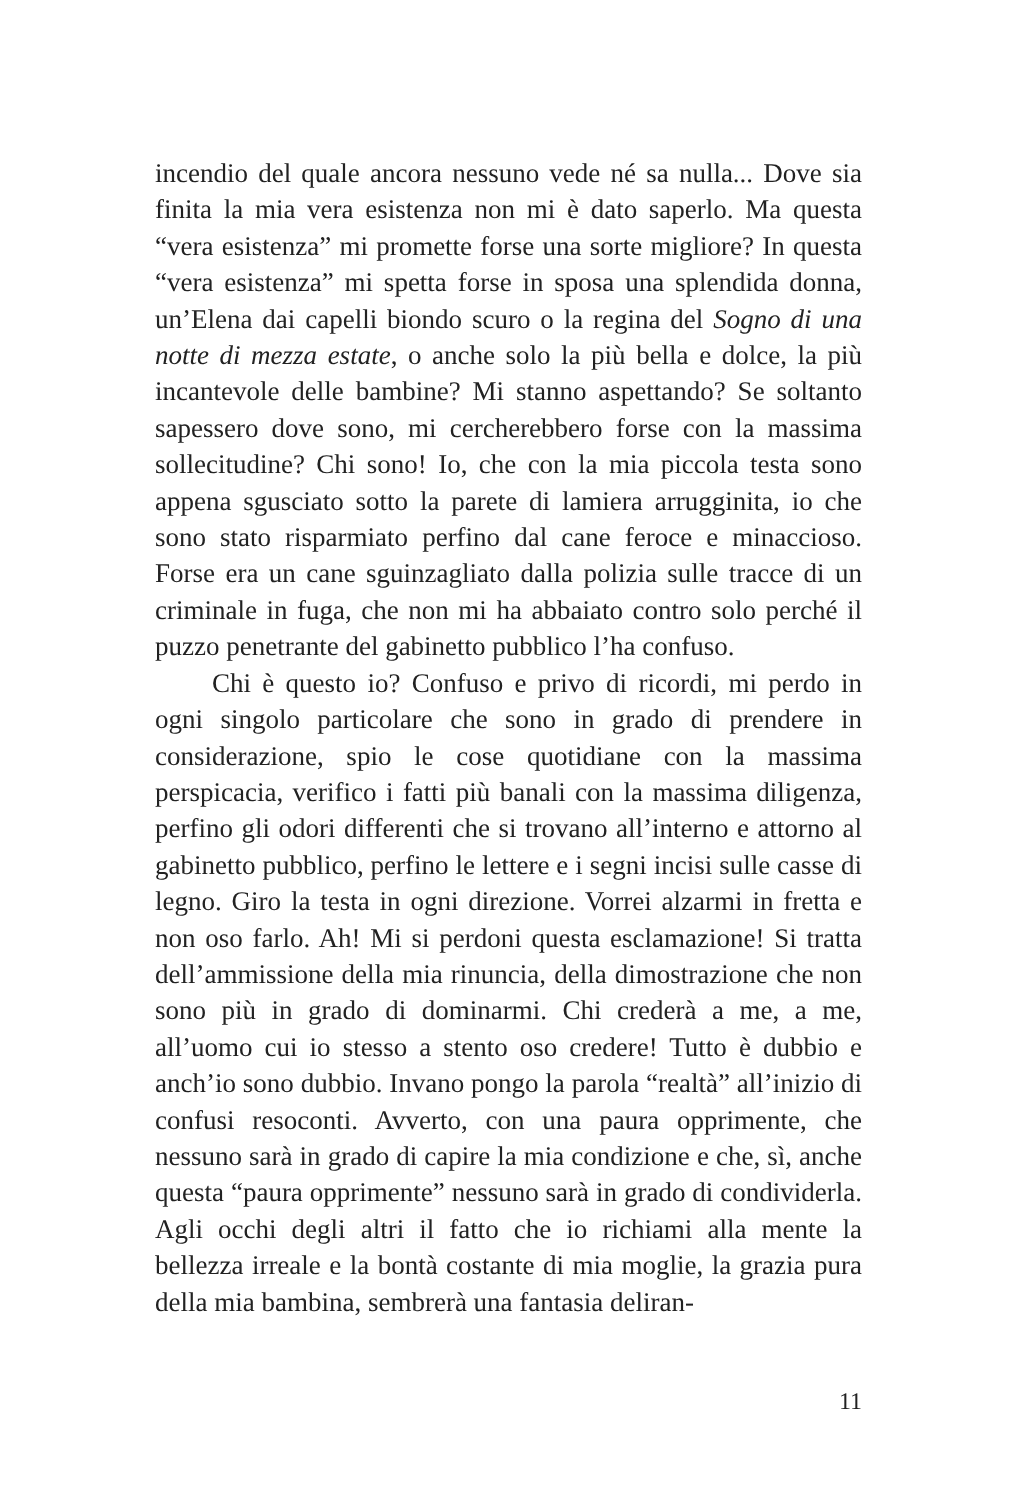incendio del quale ancora nessuno vede né sa nulla... Dove sia finita la mia vera esistenza non mi è dato saperlo. Ma questa “vera esistenza” mi promette forse una sorte migliore? In questa “vera esistenza” mi spetta forse in sposa una splendida donna, un’Elena dai capelli biondo scuro o la regina del Sogno di una notte di mezza estate, o anche solo la più bella e dolce, la più incantevole delle bambine? Mi stanno aspettando? Se soltanto sapessero dove sono, mi cercherebbero forse con la massima sollecitudine? Chi sono! Io, che con la mia piccola testa sono appena sgusciato sotto la parete di lamiera arrugginita, io che sono stato risparmiato perfino dal cane feroce e minaccioso. Forse era un cane sguinzagliato dalla polizia sulle tracce di un criminale in fuga, che non mi ha abbaiato contro solo perché il puzzo penetrante del gabinetto pubblico l’ha confuso.
Chi è questo io? Confuso e privo di ricordi, mi perdo in ogni singolo particolare che sono in grado di prendere in considerazione, spio le cose quotidiane con la massima perspicacia, verifico i fatti più banali con la massima diligenza, perfino gli odori differenti che si trovano all’interno e attorno al gabinetto pubblico, perfino le lettere e i segni incisi sulle casse di legno. Giro la testa in ogni direzione. Vorrei alzarmi in fretta e non oso farlo. Ah! Mi si perdoni questa esclamazione! Si tratta dell’ammissione della mia rinuncia, della dimostrazione che non sono più in grado di dominarmi. Chi crederà a me, a me, all’uomo cui io stesso a stento oso credere! Tutto è dubbio e anch’io sono dubbio. Invano pongo la parola “realtà” all’inizio di confusi resoconti. Avverto, con una paura opprimente, che nessuno sarà in grado di capire la mia condizione e che, sì, anche questa “paura opprimente” nessuno sarà in grado di condividerla. Agli occhi degli altri il fatto che io richiami alla mente la bellezza irreale e la bontà costante di mia moglie, la grazia pura della mia bambina, sembrerà una fantasia deliran-
11